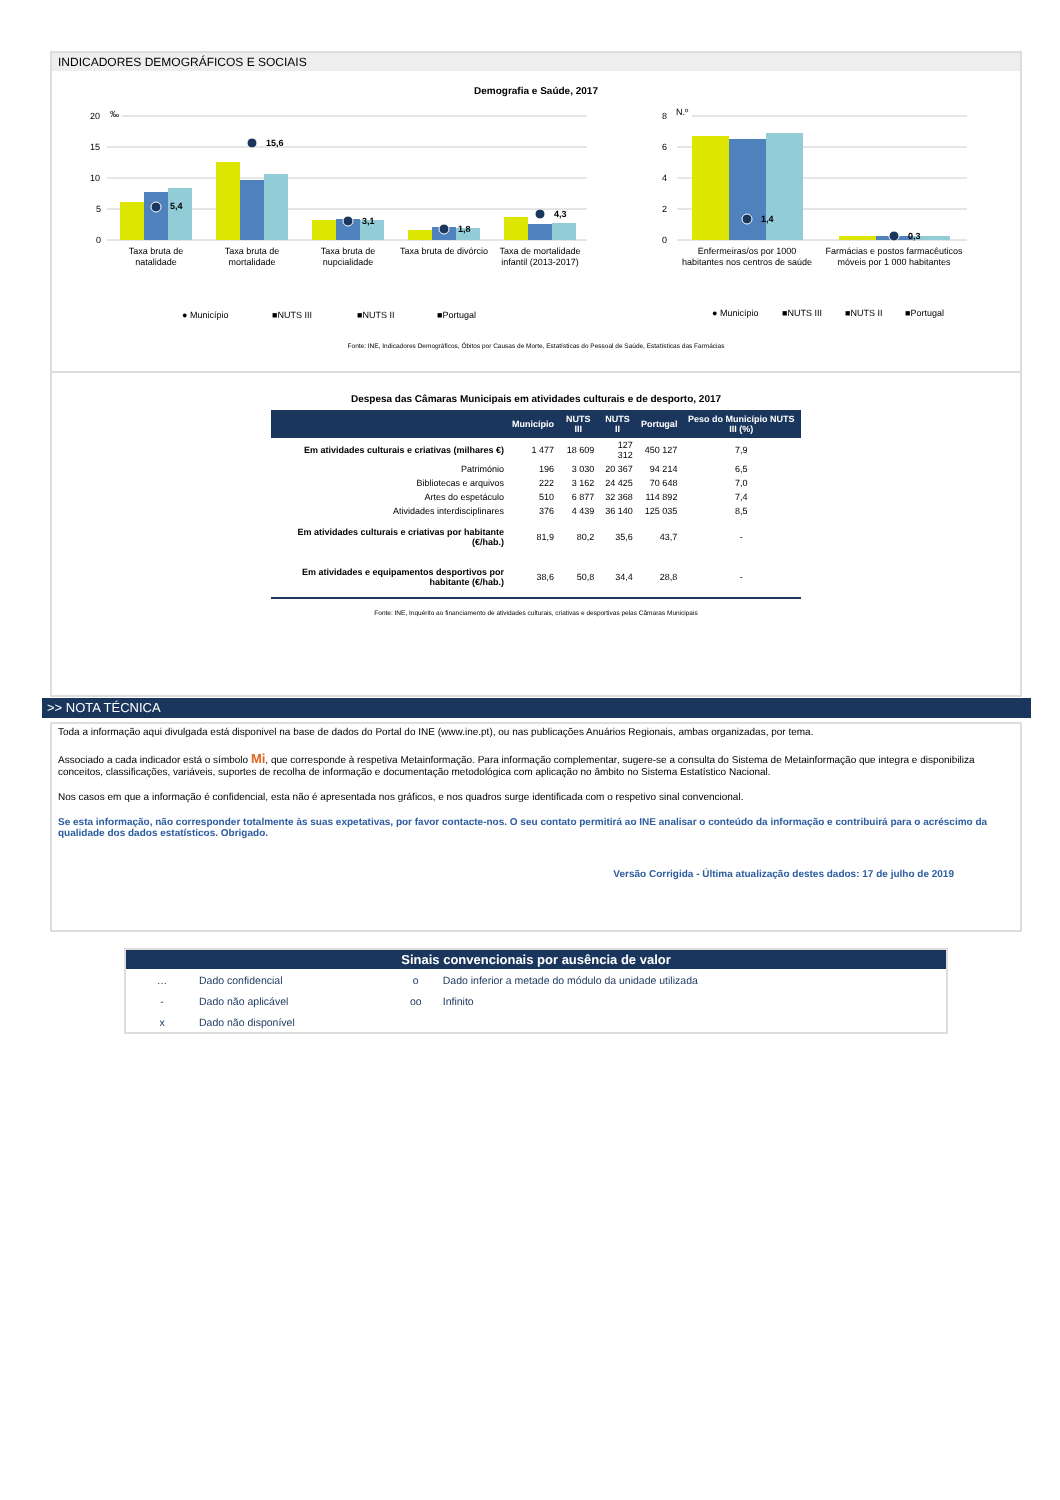INDICADORES DEMOGRÁFICOS E SOCIAIS
Demografia e Saúde, 2017
20
‰
15
10
5
0
5,4
15,6
3,1
1,8
4,3
Taxa bruta de
natalidade
Taxa bruta de
mortalidade
Taxa bruta de
nupcialidade
Taxa bruta de divórcio
Taxa de mortalidade
infantil (2013-2017)
● Município
■NUTS III
■NUTS II
■Portugal
8
N.º
6
4
2
0
1,4
0,3
Enfermeiras/os por 1000
habitantes nos centros de saúde
Farmácias e postos farmacêuticos
móveis por 1 000 habitantes
● Município
■NUTS III
■NUTS II
■Portugal
Fonte: INE, Indicadores Demográficos, Óbitos por Causas de Morte, Estatísticas do Pessoal de Saúde, Estatísticas das Farmácias
Despesa das Câmaras Municipais em atividades culturais e de desporto, 2017
| | Município | NUTS III | NUTS II | Portugal | Peso do Município NUTS III (%) |
| --- | --- | --- | --- | --- | --- |
| Em atividades culturais e criativas (milhares €) | 1 477 | 18 609 | 127 312 | 450 127 | 7,9 |
| Património | 196 | 3 030 | 20 367 | 94 214 | 6,5 |
| Bibliotecas e arquivos | 222 | 3 162 | 24 425 | 70 648 | 7,0 |
| Artes do espetáculo | 510 | 6 877 | 32 368 | 114 892 | 7,4 |
| Atividades interdisciplinares | 376 | 4 439 | 36 140 | 125 035 | 8,5 |
| Em atividades culturais e criativas por habitante (€/hab.) | 81,9 | 80,2 | 35,6 | 43,7 | - |
| Em atividades e equipamentos desportivos por habitante (€/hab.) | 38,6 | 50,8 | 34,4 | 28,8 | - |
Fonte: INE, Inquérito ao financiamento de atividades culturais, criativas e desportivas pelas Câmaras Municipais
>> NOTA TÉCNICA
Toda a informação aqui divulgada está disponivel na base de dados do Portal do INE (www.ine.pt), ou nas publicações Anuários Regionais, ambas organizadas, por tema.
Associado a cada indicador está o símbolo Mi, que corresponde à respetiva Metainformação. Para informação complementar, sugere-se a consulta do Sistema de Metainformação que integra e disponibiliza conceitos, classificações, variáveis, suportes de recolha de informação e documentação metodológica com aplicação no âmbito no Sistema Estatístico Nacional.
Nos casos em que a informação é confidencial, esta não é apresentada nos gráficos, e nos quadros surge identificada com o respetivo sinal convencional.
Se esta informação, não corresponder totalmente às suas expetativas, por favor contacte-nos. O seu contato permitirá ao INE analisar o conteúdo da informação e contribuirá para o acréscimo da qualidade dos dados estatísticos. Obrigado.
Versão Corrigida - Última atualização destes dados: 17 de julho de 2019
Sinais convencionais por ausência de valor
| … | Dado confidencial | o | Dado inferior a metade do módulo da unidade utilizada |
| - | Dado não aplicável | oo | Infinito |
| x | Dado não disponível | | |